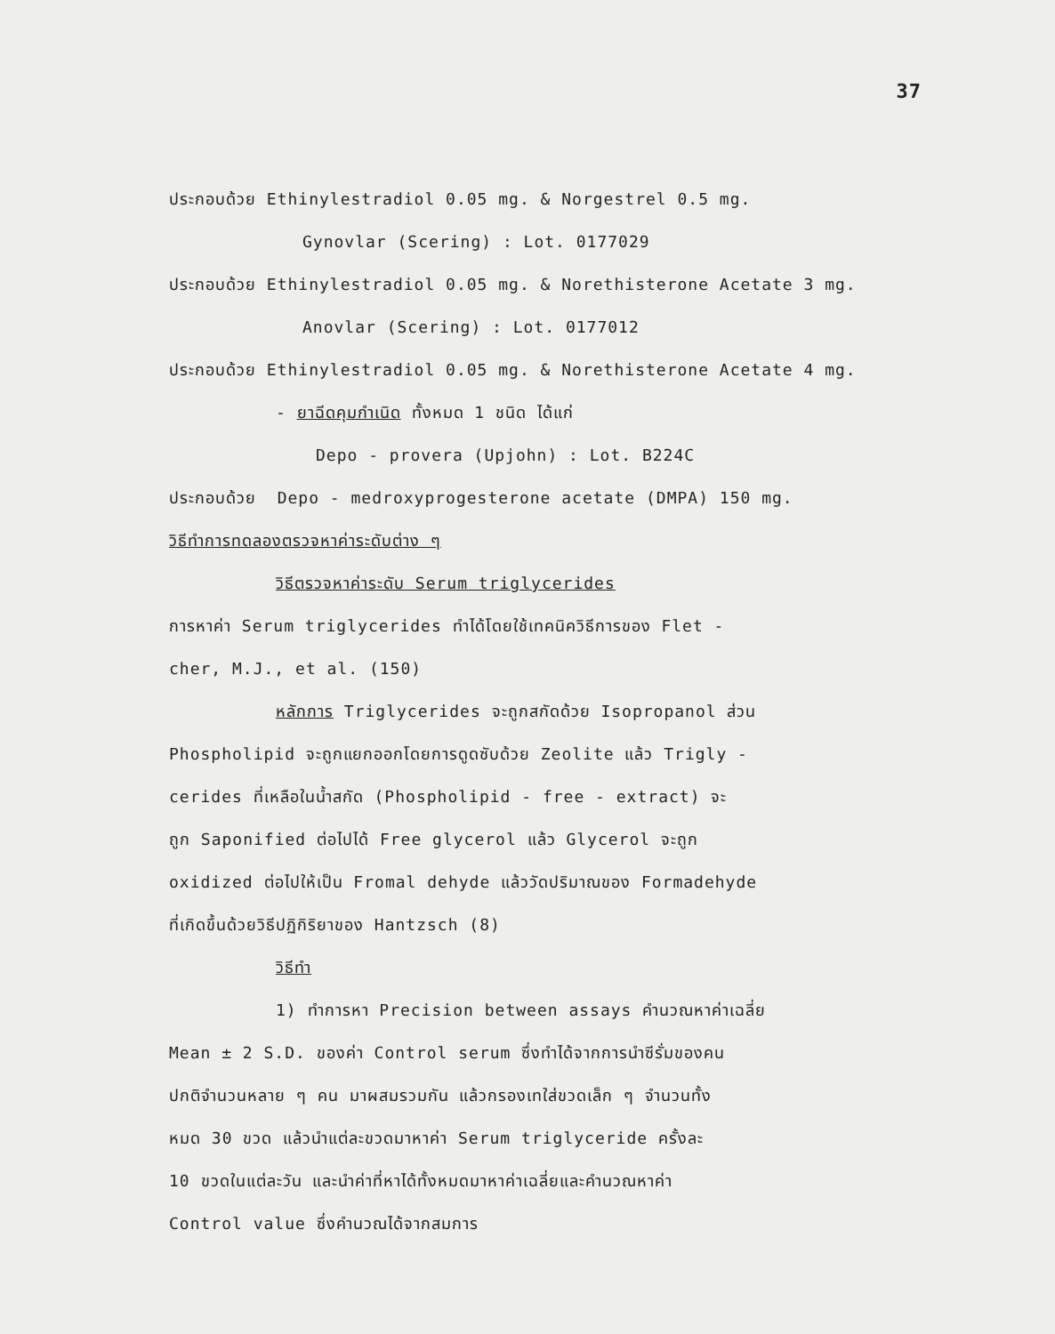37
ประกอบด้วย Ethinylestradiol 0.05 mg. & Norgestrel 0.5 mg.
Gynovlar (Scering) : Lot. 0177029
ประกอบด้วย Ethinylestradiol 0.05 mg. & Norethisterone Acetate 3 mg.
Anovlar (Scering) : Lot. 0177012
ประกอบด้วย Ethinylestradiol 0.05 mg. & Norethisterone Acetate 4 mg.
- ยาฉีดคุมกำเนิด ทั้งหมด 1 ชนิด ได้แก่
Depo - provera (Upjohn) : Lot. B224C
ประกอบด้วย Depo - medroxyprogesterone acetate (DMPA) 150 mg.
วิธีทำการทดลองตรวจหาค่าระดับต่าง ๆ
วิธีตรวจหาค่าระดับ Serum triglycerides
การหาค่า Serum triglycerides ทำได้โดยใช้เทคนิควิธีการของ Flet -
cher, M.J., et al. (150)
หลักการ Triglycerides จะถูกสกัดด้วย Isopropanol ส่วน
Phospholipid จะถูกแยกออกโดยการดูดซับด้วย Zeolite แล้ว Trigly -
cerides ที่เหลือในน้ำสกัด (Phospholipid - free - extract) จะ
ถูก Saponified ต่อไปได้ Free glycerol แล้ว Glycerol จะถูก
oxidized ต่อไปให้เป็น Fromal dehyde แล้ววัดปริมาณของ Formadehyde
ที่เกิดขึ้นด้วยวิธีปฏิกิริยาของ Hantzsch (8)
วิธีทำ
1) ทำการหา Precision between assays คำนวณหาค่าเฉลี่ย
Mean ± 2 S.D. ของค่า Control serum ซึ่งทำได้จากการนำซีรั่มของคน
ปกติจำนวนหลาย ๆ คน มาผสมรวมกัน แล้วกรองเทใส่ขวดเล็ก ๆ จำนวนทั้ง
หมด 30 ขวด แล้วนำแต่ละขวดมาหาค่า Serum triglyceride ครั้งละ
10 ขวดในแต่ละวัน และนำค่าที่หาได้ทั้งหมดมาหาค่าเฉลี่ยและคำนวณหาค่า
Control value ซึ่งคำนวณได้จากสมการ